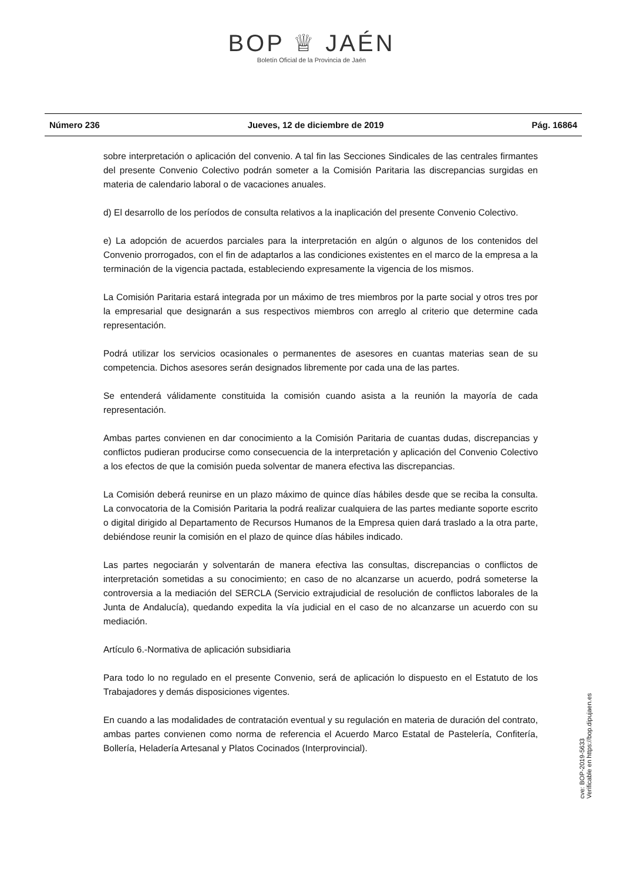BOP ♕ JAÉN
Boletín Oficial de la Provincia de Jaén
Número 236 Jueves, 12 de diciembre de 2019 Pág. 16864
sobre interpretación o aplicación del convenio. A tal fin las Secciones Sindicales de las centrales firmantes del presente Convenio Colectivo podrán someter a la Comisión Paritaria las discrepancias surgidas en materia de calendario laboral o de vacaciones anuales.
d) El desarrollo de los períodos de consulta relativos a la inaplicación del presente Convenio Colectivo.
e) La adopción de acuerdos parciales para la interpretación en algún o algunos de los contenidos del Convenio prorrogados, con el fin de adaptarlos a las condiciones existentes en el marco de la empresa a la terminación de la vigencia pactada, estableciendo expresamente la vigencia de los mismos.
La Comisión Paritaria estará integrada por un máximo de tres miembros por la parte social y otros tres por la empresarial que designarán a sus respectivos miembros con arreglo al criterio que determine cada representación.
Podrá utilizar los servicios ocasionales o permanentes de asesores en cuantas materias sean de su competencia. Dichos asesores serán designados libremente por cada una de las partes.
Se entenderá válidamente constituida la comisión cuando asista a la reunión la mayoría de cada representación.
Ambas partes convienen en dar conocimiento a la Comisión Paritaria de cuantas dudas, discrepancias y conflictos pudieran producirse como consecuencia de la interpretación y aplicación del Convenio Colectivo a los efectos de que la comisión pueda solventar de manera efectiva las discrepancias.
La Comisión deberá reunirse en un plazo máximo de quince días hábiles desde que se reciba la consulta. La convocatoria de la Comisión Paritaria la podrá realizar cualquiera de las partes mediante soporte escrito o digital dirigido al Departamento de Recursos Humanos de la Empresa quien dará traslado a la otra parte, debiéndose reunir la comisión en el plazo de quince días hábiles indicado.
Las partes negociarán y solventarán de manera efectiva las consultas, discrepancias o conflictos de interpretación sometidas a su conocimiento; en caso de no alcanzarse un acuerdo, podrá someterse la controversia a la mediación del SERCLA (Servicio extrajudicial de resolución de conflictos laborales de la Junta de Andalucía), quedando expedita la vía judicial en el caso de no alcanzarse un acuerdo con su mediación.
Artículo 6.-Normativa de aplicación subsidiaria
Para todo lo no regulado en el presente Convenio, será de aplicación lo dispuesto en el Estatuto de los Trabajadores y demás disposiciones vigentes.
En cuando a las modalidades de contratación eventual y su regulación en materia de duración del contrato, ambas partes convienen como norma de referencia el Acuerdo Marco Estatal de Pastelería, Confitería, Bollería, Heladería Artesanal y Platos Cocinados (Interprovincial).
cve: BOP-2019-5633
Verificable en https://bop.dipujaen.es